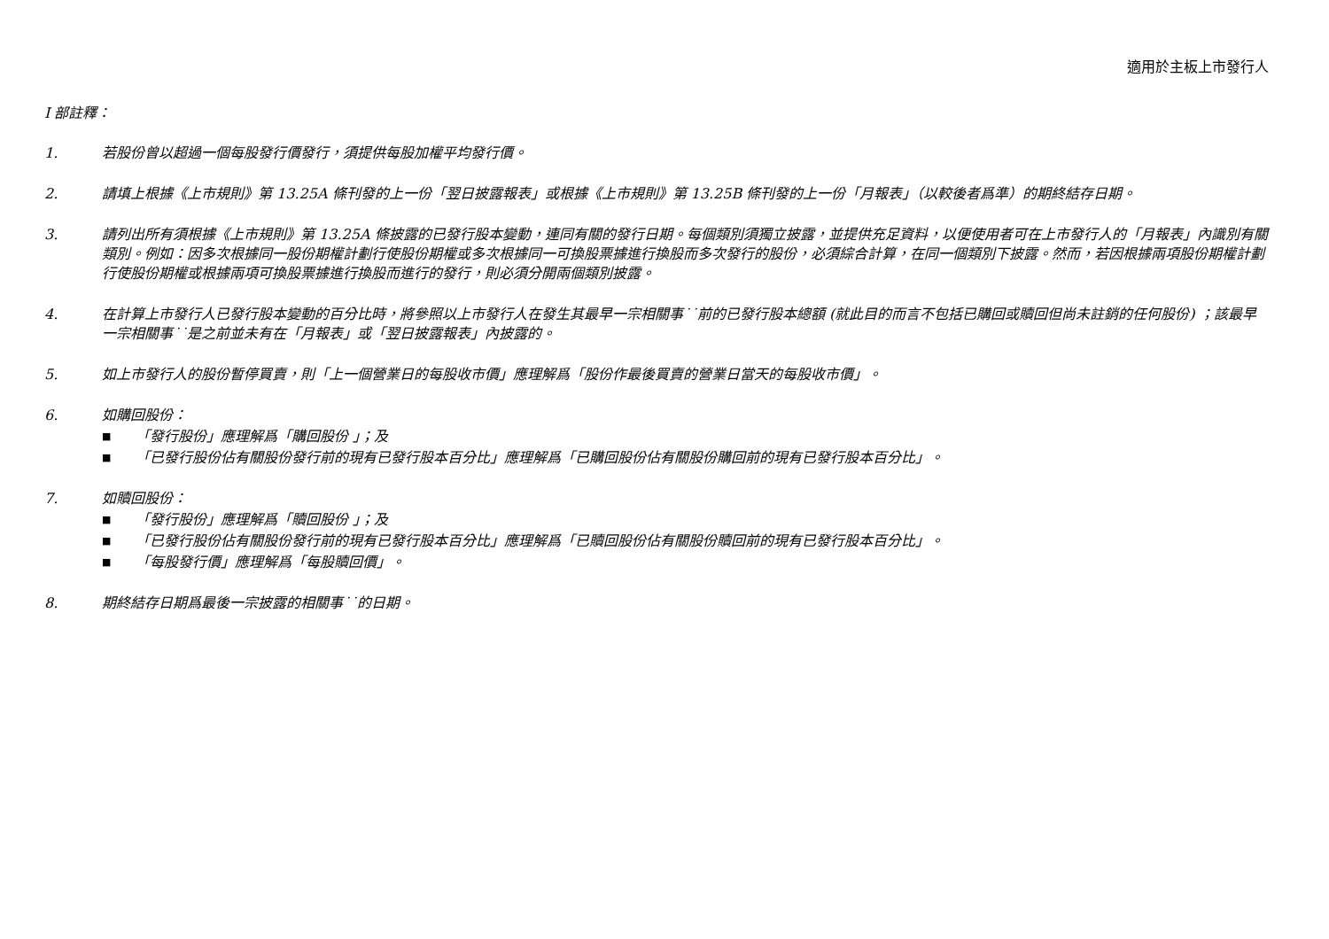適用於主板上市發行人
I 部註釋：
1. 若股份曾以超過一個每股發行價發行，須提供每股加權平均發行價。
2. 請填上根據《上市規則》第 13.25A 條刊發的上一份「翌日披露報表」或根據《上市規則》第 13.25B 條刊發的上一份「月報表」（以較後者爲準）的期終結存日期。
3. 請列出所有須根據《上市規則》第 13.25A 條披露的已發行股本變動，連同有關的發行日期。每個類別須獨立披露，並提供充足資料，以便使用者可在上市發行人的「月報表」內識別有關類別。例如：因多次根據同一股份期權計劃行使股份期權或多次根據同一可換股票據進行換股而多次發行的股份，必須綜合計算，在同一個類別下披露。然而，若因根據兩項股份期權計劃行使股份期權或根據兩項可換股票據進行換股而進行的發行，則必須分開兩個類別披露。
4. 在計算上市發行人已發行股本變動的百分比時，將參照以上市發行人在發生其最早一宗相關事˙˙前的已發行股本總額 (就此目的而言不包括已購回或贖回但尚未註銷的任何股份) ；該最早一宗相關事˙˙是之前並未有在「月報表」或「翌日披露報表」內披露的。
5. 如上市發行人的股份暫停買賣，則「上一個營業日的每股收市價」應理解爲「股份作最後買賣的營業日當天的每股收市價」。
6. 如購回股份：
■ 「發行股份」應理解爲「購回股份 」；及
■ 「已發行股份佔有關股份發行前的現有已發行股本百分比」應理解爲「已購回股份佔有關股份購回前的現有已發行股本百分比」。
7. 如贖回股份：
■ 「發行股份」應理解爲「贖回股份 」；及
■ 「已發行股份佔有關股份發行前的現有已發行股本百分比」應理解爲「已贖回股份佔有關股份贖回前的現有已發行股本百分比」。
■ 「每股發行價」應理解爲「每股贖回價」。
8. 期終結存日期爲最後一宗披露的相關事˙˙的日期。